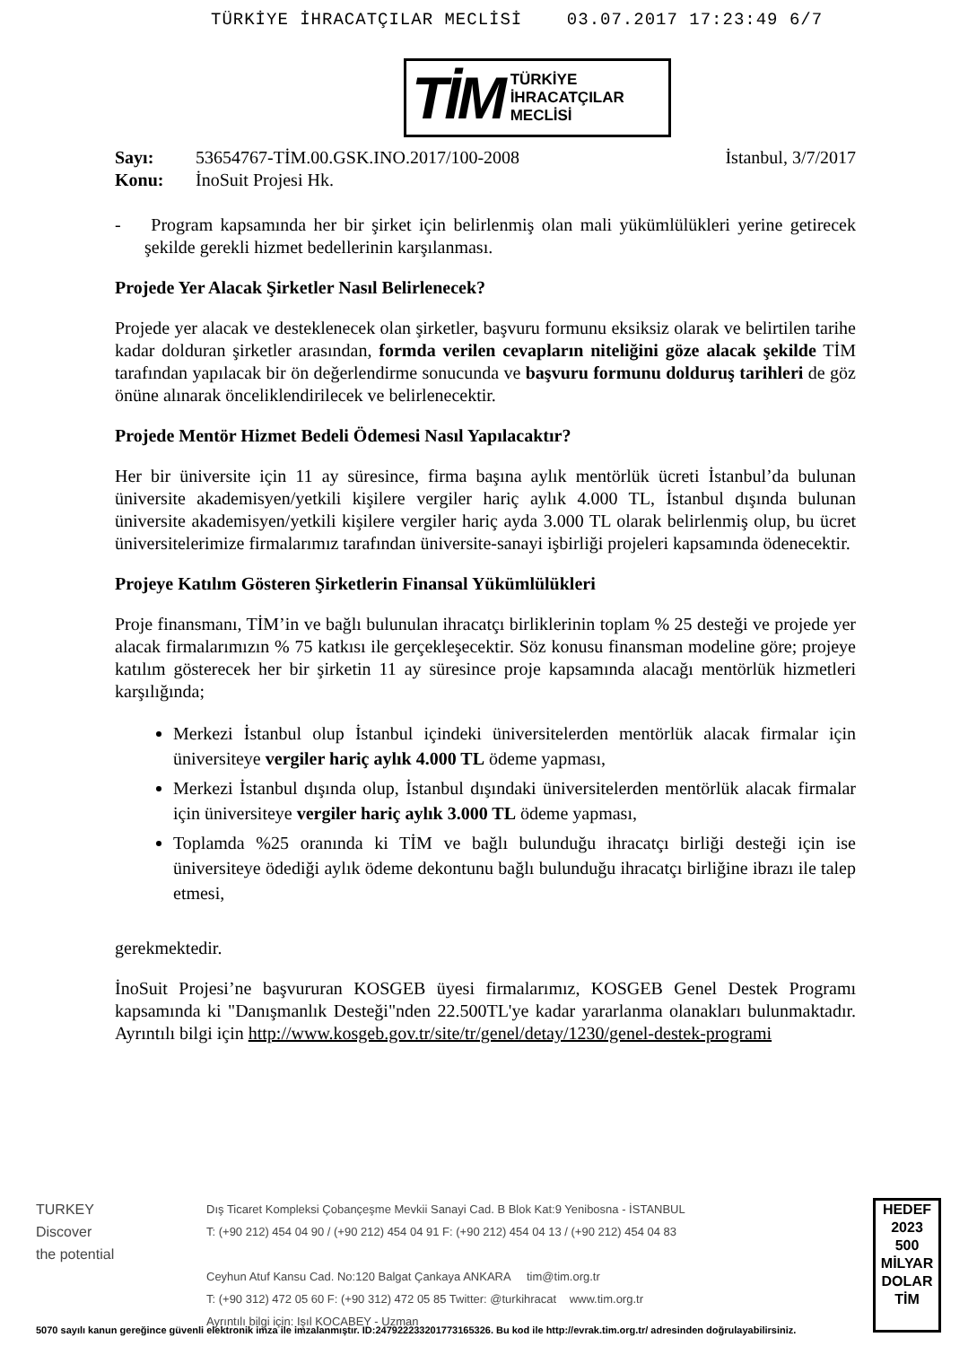TÜRKİYE İHRACATÇILAR MECLİSİ 03.07.2017 17:23:49 6/7
TİM TÜRKİYE
İHRACATÇILAR
MECLİSİ
Sayı: 53654767-TİM.00.GSK.INO.2017/100-2008 İstanbul, 3/7/2017
Konu: İnoSuit Projesi Hk.
- Program kapsamında her bir şirket için belirlenmiş olan mali yükümlülükleri yerine getirecek şekilde gerekli hizmet bedellerinin karşılanması.
Projede Yer Alacak Şirketler Nasıl Belirlenecek?
Projede yer alacak ve desteklenecek olan şirketler, başvuru formunu eksiksiz olarak ve belirtilen tarihe kadar dolduran şirketler arasından, formda verilen cevapların niteliğini göze alacak şekilde TİM tarafından yapılacak bir ön değerlendirme sonucunda ve başvuru formunu dolduruş tarihleri de göz önüne alınarak önceliklendirilecek ve belirlenecektir.
Projede Mentör Hizmet Bedeli Ödemesi Nasıl Yapılacaktır?
Her bir üniversite için 11 ay süresince, firma başına aylık mentörlük ücreti İstanbul’da bulunan üniversite akademisyen/yetkili kişilere vergiler hariç aylık 4.000 TL, İstanbul dışında bulunan üniversite akademisyen/yetkili kişilere vergiler hariç ayda 3.000 TL olarak belirlenmiş olup, bu ücret üniversitelerimize firmalarımız tarafından üniversite-sanayi işbirliği projeleri kapsamında ödenecektir.
Projeye Katılım Gösteren Şirketlerin Finansal Yükümlülükleri
Proje finansmanı, TİM’in ve bağlı bulunulan ihracatçı birliklerinin toplam % 25 desteği ve projede yer alacak firmalarımızın % 75 katkısı ile gerçekleşecektir. Söz konusu finansman modeline göre; projeye katılım gösterecek her bir şirketin 11 ay süresince proje kapsamında alacağı mentörlük hizmetleri karşılığında;
Merkezi İstanbul olup İstanbul içindeki üniversitelerden mentörlük alacak firmalar için üniversiteye vergiler hariç aylık 4.000 TL ödeme yapması,
Merkezi İstanbul dışında olup, İstanbul dışındaki üniversitelerden mentörlük alacak firmalar için üniversiteye vergiler hariç aylık 3.000 TL ödeme yapması,
Toplamda %25 oranında ki TİM ve bağlı bulunduğu ihracatçı birliği desteği için ise üniversiteye ödediği aylık ödeme dekontunu bağlı bulunduğu ihracatçı birliğine ibrazı ile talep etmesi,
gerekmektedir.
İnoSuit Projesi’ne başvururan KOSGEB üyesi firmalarımız, KOSGEB Genel Destek Programı kapsamında ki "Danışmanlık Desteği"nden 22.500TL'ye kadar yararlanma olanakları bulunmaktadır. Ayrıntılı bilgi için http://www.kosgeb.gov.tr/site/tr/genel/detay/1230/genel-destek-programi
TURKEY
Discover
the potential
Dış Ticaret Kompleksi Çobançeşme Mevkii Sanayi Cad. B Blok Kat:9 Yenibosna - İSTANBUL
T: (+90 212) 454 04 90 / (+90 212) 454 04 91 F: (+90 212) 454 04 13 / (+90 212) 454 04 83
Ceyhun Atuf Kansu Cad. No:120 Balgat Çankaya ANKARA tim@tim.org.tr
T: (+90 312) 472 05 60 F: (+90 312) 472 05 85 Twitter: @turkihracat www.tim.org.tr
Ayrıntılı bilgi için: Işıl KOCABEY - Uzman
HEDEF
2023
500
MİLYAR DOLAR
TİM
5070 sayılı kanun gereğince güvenli elektronik imza ile imzalanmıştır. ID:247922233201773165326. Bu kod ile http://evrak.tim.org.tr/ adresinden doğrulayabilirsiniz.